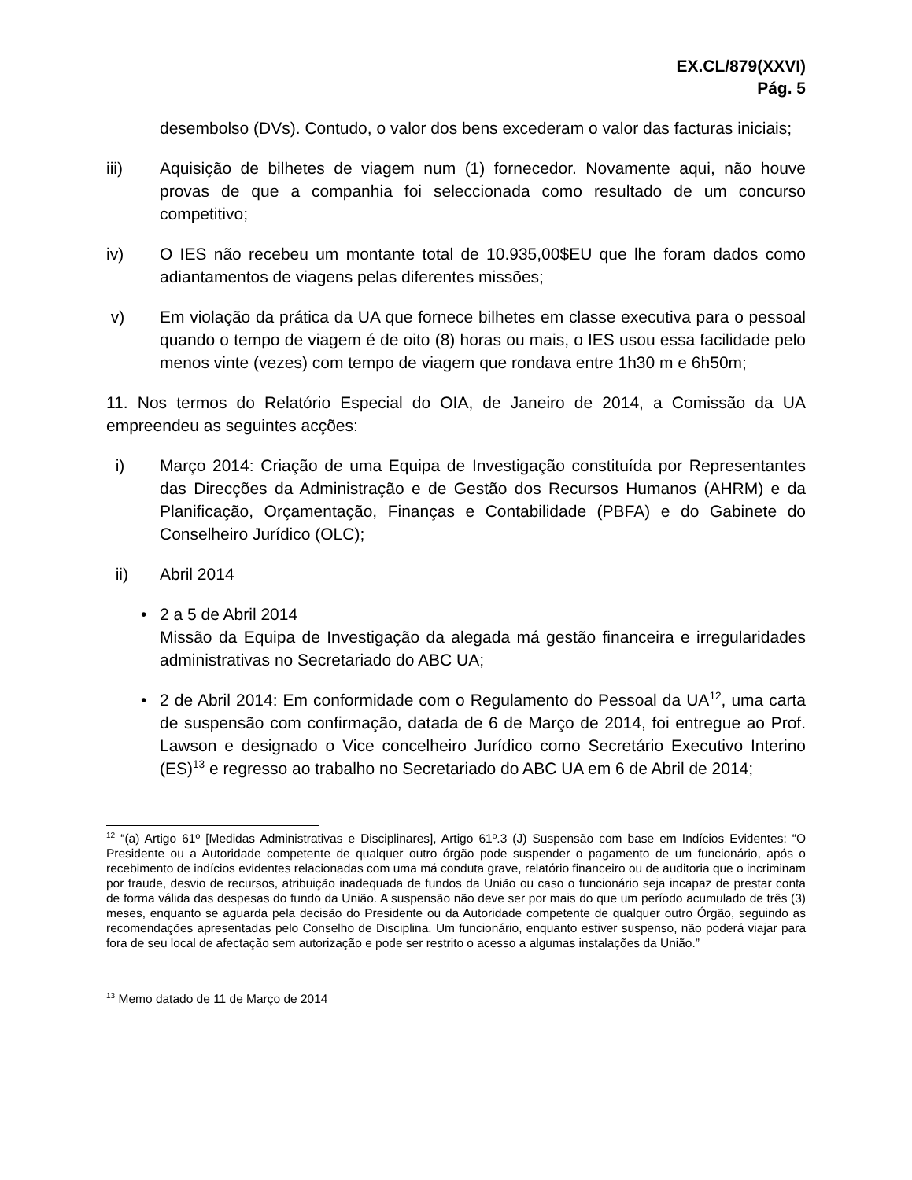EX.CL/879(XXVI)
Pág. 5
desembolso (DVs). Contudo, o valor dos bens excederam o valor das facturas iniciais;
iii) Aquisição de bilhetes de viagem num (1) fornecedor. Novamente aqui, não houve provas de que a companhia foi seleccionada como resultado de um concurso competitivo;
iv) O IES não recebeu um montante total de 10.935,00$EU que lhe foram dados como adiantamentos de viagens pelas diferentes missões;
v) Em violação da prática da UA que fornece bilhetes em classe executiva para o pessoal quando o tempo de viagem é de oito (8) horas ou mais, o IES usou essa facilidade pelo menos vinte (vezes) com tempo de viagem que rondava entre 1h30 m e 6h50m;
11. Nos termos do Relatório Especial do OIA, de Janeiro de 2014, a Comissão da UA empreendeu as seguintes acções:
i) Março 2014: Criação de uma Equipa de Investigação constituída por Representantes das Direcções da Administração e de Gestão dos Recursos Humanos (AHRM) e da Planificação, Orçamentação, Finanças e Contabilidade (PBFA) e do Gabinete do Conselheiro Jurídico (OLC);
ii) Abril 2014
• 2 a 5 de Abril 2014
Missão da Equipa de Investigação da alegada má gestão financeira e irregularidades administrativas no Secretariado do ABC UA;
• 2 de Abril 2014: Em conformidade com o Regulamento do Pessoal da UA<sup>12</sup>, uma carta de suspensão com confirmação, datada de 6 de Março de 2014, foi entregue ao Prof. Lawson e designado o Vice concelheiro Jurídico como Secretário Executivo Interino (ES)<sup>13</sup> e regresso ao trabalho no Secretariado do ABC UA em 6 de Abril de 2014;
<sup>12</sup> “(a) Artigo 61º [Medidas Administrativas e Disciplinares], Artigo 61º.3 (J) Suspensão com base em Indícios Evidentes: “O Presidente ou a Autoridade competente de qualquer outro órgão pode suspender o pagamento de um funcionário, após o recebimento de indícios evidentes relacionadas com uma má conduta grave, relatório financeiro ou de auditoria que o incriminam por fraude, desvio de recursos, atribuição inadequada de fundos da União ou caso o funcionário seja incapaz de prestar conta de forma válida das despesas do fundo da União. A suspensão não deve ser por mais do que um período acumulado de três (3) meses, enquanto se aguarda pela decisão do Presidente ou da Autoridade competente de qualquer outro Órgão, seguindo as recomendações apresentadas pelo Conselho de Disciplina. Um funcionário, enquanto estiver suspenso, não poderá viajar para fora de seu local de afectação sem autorização e pode ser restrito o acesso a algumas instalações da União.”
<sup>13</sup> Memo datado de 11 de Março de 2014